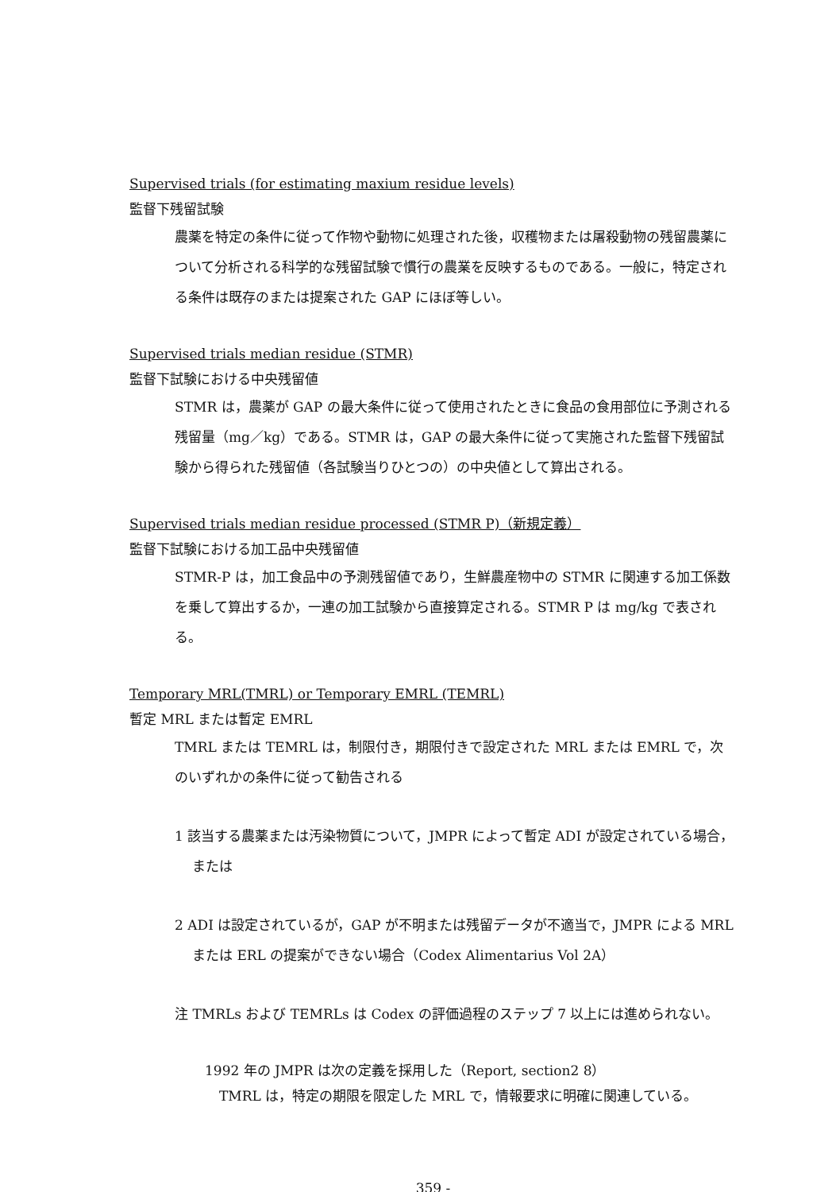Supervised trials (for estimating maxium residue levels)
監督下残留試験
農薬を特定の条件に従って作物や動物に処理された後，収穫物または屠殺動物の残留農薬について分析される科学的な残留試験で慣行の農業を反映するものである。一般に，特定される条件は既存のまたは提案された GAP にほぼ等しい。
Supervised trials median residue (STMR)
監督下試験における中央残留値
STMR は，農薬が GAP の最大条件に従って使用されたときに食品の食用部位に予測される残留量（mg／kg）である。STMR は，GAP の最大条件に従って実施された監督下残留試験から得られた残留値（各試験当りひとつの）の中央値として算出される。
Supervised trials median residue processed (STMR P)（新規定義）
監督下試験における加工品中央残留値
STMR-P は，加工食品中の予測残留値であり，生鮮農産物中の STMR に関連する加工係数を乗して算出するか，一連の加工試験から直接算定される。STMR P は mg/kg で表される。
Temporary MRL(TMRL) or Temporary EMRL (TEMRL)
暫定 MRL または暫定 EMRL
TMRL または TEMRL は，制限付き，期限付きで設定された MRL または EMRL で，次のいずれかの条件に従って勧告される
1 該当する農薬または汚染物質について，JMPR によって暫定 ADI が設定されている場合，または
2 ADI は設定されているが，GAP が不明または残留データが不適当で，JMPR による MRL または ERL の提案ができない場合（Codex Alimentarius Vol 2A）
注 TMRLs および TEMRLs は Codex の評価過程のステップ 7 以上には進められない。
1992 年の JMPR は次の定義を採用した（Report, section2 8）
TMRL は，特定の期限を限定した MRL で，情報要求に明確に関連している。
359 -